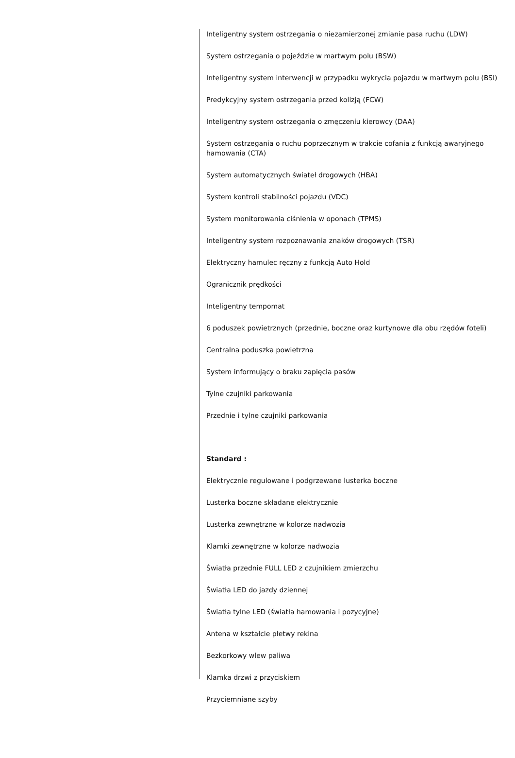Inteligentny system ostrzegania o niezamierzonej zmianie pasa ruchu (LDW)
System ostrzegania o pojeździe w martwym polu (BSW)
Inteligentny system interwencji w przypadku wykrycia pojazdu w martwym polu (BSI)
Predykcyjny system ostrzegania przed kolizją (FCW)
Inteligentny system ostrzegania o zmęczeniu kierowcy (DAA)
System ostrzegania o ruchu poprzecznym w trakcie cofania z funkcją awaryjnego hamowania (CTA)
System automatycznych świateł drogowych (HBA)
System kontroli stabilności pojazdu (VDC)
System monitorowania ciśnienia w oponach (TPMS)
Inteligentny system rozpoznawania znaków drogowych (TSR)
Elektryczny hamulec ręczny z funkcją Auto Hold
Ogranicznik prędkości
Inteligentny tempomat
6 poduszek powietrznych (przednie, boczne oraz kurtynowe dla obu rzędów foteli)
Centralna poduszka powietrzna
System informujący o braku zapięcia pasów
Tylne czujniki parkowania
Przednie i tylne czujniki parkowania
Standard :
Elektrycznie regulowane i podgrzewane lusterka boczne
Lusterka boczne składane elektrycznie
Lusterka zewnętrzne w kolorze nadwozia
Klamki zewnętrzne w kolorze nadwozia
Światła przednie FULL LED z czujnikiem zmierzchu
Światła LED do jazdy dziennej
Światła tylne LED (światła hamowania i pozycyjne)
Antena w kształcie płetwy rekina
Bezkorkowy wlew paliwa
Klamka drzwi z przyciskiem
Przyciemniane szyby